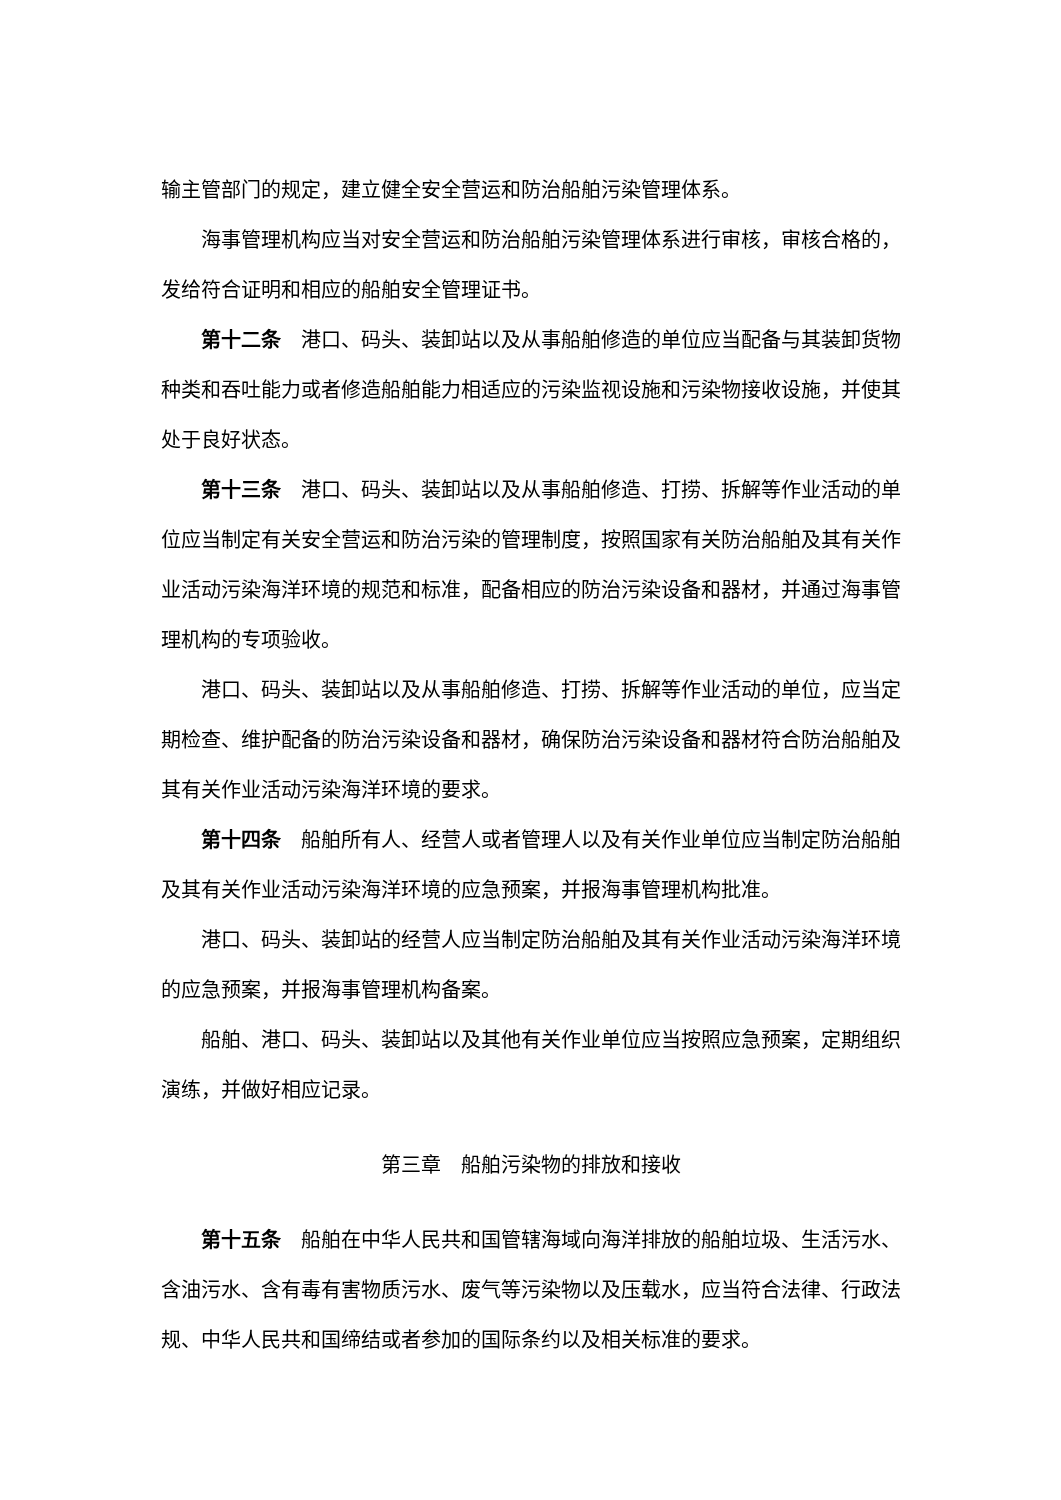输主管部门的规定，建立健全安全营运和防治船舶污染管理体系。
海事管理机构应当对安全营运和防治船舶污染管理体系进行审核，审核合格的，发给符合证明和相应的船舶安全管理证书。
第十二条　港口、码头、装卸站以及从事船舶修造的单位应当配备与其装卸货物种类和吞吐能力或者修造船舶能力相适应的污染监视设施和污染物接收设施，并使其处于良好状态。
第十三条　港口、码头、装卸站以及从事船舶修造、打捞、拆解等作业活动的单位应当制定有关安全营运和防治污染的管理制度，按照国家有关防治船舶及其有关作业活动污染海洋环境的规范和标准，配备相应的防治污染设备和器材，并通过海事管理机构的专项验收。
港口、码头、装卸站以及从事船舶修造、打捞、拆解等作业活动的单位，应当定期检查、维护配备的防治污染设备和器材，确保防治污染设备和器材符合防治船舶及其有关作业活动污染海洋环境的要求。
第十四条　船舶所有人、经营人或者管理人以及有关作业单位应当制定防治船舶及其有关作业活动污染海洋环境的应急预案，并报海事管理机构批准。
港口、码头、装卸站的经营人应当制定防治船舶及其有关作业活动污染海洋环境的应急预案，并报海事管理机构备案。
船舶、港口、码头、装卸站以及其他有关作业单位应当按照应急预案，定期组织演练，并做好相应记录。
第三章　船舶污染物的排放和接收
第十五条　船舶在中华人民共和国管辖海域向海洋排放的船舶垃圾、生活污水、含油污水、含有毒有害物质污水、废气等污染物以及压载水，应当符合法律、行政法规、中华人民共和国缔结或者参加的国际条约以及相关标准的要求。